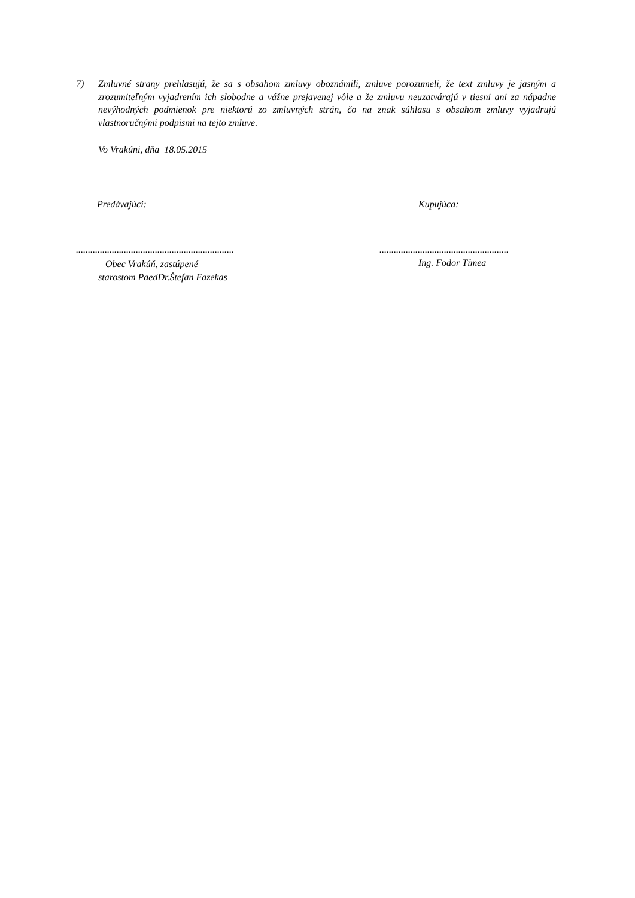7) Zmluvné strany prehlasujú, že sa s obsahom zmluvy oboznámili, zmluve porozumeli, že text zmluvy je jasným a zrozumiteľným vyjadrením ich slobodne a vážne prejavenej vôle a že zmluvu neuzatvárajú v tiesni ani za nápadne nevýhodných podmienok pre niektorú zo zmluvných strán, čo na znak súhlasu s obsahom zmluvy vyjadrujú vlastnoručnými podpismi na tejto zmluve.
Vo Vrakúni, dňa 18.05.2015
Predávajúci: Kupujúca:
..................................................................
......................................................
Obec Vrakúň, zastúpené
starostom PaedDr.Štefan Fazekas
Ing. Fodor Tímea